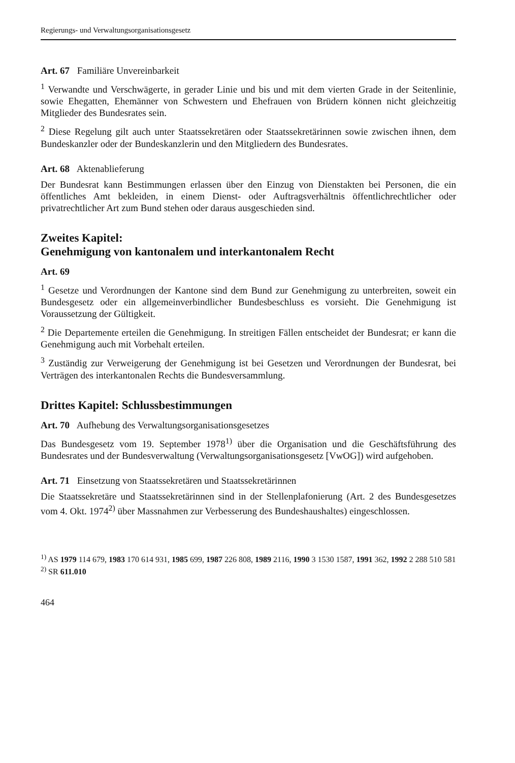Regierungs- und Verwaltungsorganisationsgesetz
Art. 67 Familiäre Unvereinbarkeit
<sup>1</sup> Verwandte und Verschwägerte, in gerader Linie und bis und mit dem vierten Grade in der Seitenlinie, sowie Ehegatten, Ehemänner von Schwestern und Ehefrauen von Brüdern können nicht gleichzeitig Mitglieder des Bundesrates sein.
<sup>2</sup> Diese Regelung gilt auch unter Staatssekretären oder Staatssekretärinnen sowie zwischen ihnen, dem Bundeskanzler oder der Bundeskanzlerin und den Mitgliedern des Bundesrates.
Art. 68 Aktenablieferung
Der Bundesrat kann Bestimmungen erlassen über den Einzug von Dienstakten bei Personen, die ein öffentliches Amt bekleiden, in einem Dienst- oder Auftragsverhältnis öffentlichrechtlicher oder privatrechtlicher Art zum Bund stehen oder daraus ausgeschieden sind.
Zweites Kapitel:
Genehmigung von kantonalem und interkantonalem Recht
Art. 69
<sup>1</sup> Gesetze und Verordnungen der Kantone sind dem Bund zur Genehmigung zu unterbreiten, soweit ein Bundesgesetz oder ein allgemeinverbindlicher Bundesbeschluss es vorsieht. Die Genehmigung ist Voraussetzung der Gültigkeit.
<sup>2</sup> Die Departemente erteilen die Genehmigung. In streitigen Fällen entscheidet der Bundesrat; er kann die Genehmigung auch mit Vorbehalt erteilen.
<sup>3</sup> Zuständig zur Verweigerung der Genehmigung ist bei Gesetzen und Verordnungen der Bundesrat, bei Verträgen des interkantonalen Rechts die Bundesversammlung.
Drittes Kapitel: Schlussbestimmungen
Art. 70 Aufhebung des Verwaltungsorganisationsgesetzes
Das Bundesgesetz vom 19. September 1978<sup>1)</sup> über die Organisation und die Geschäftsführung des Bundesrates und der Bundesverwaltung (Verwaltungsorganisationsgesetz [VwOG]) wird aufgehoben.
Art. 71 Einsetzung von Staatssekretären und Staatssekretärinnen
Die Staatssekretäre und Staatssekretärinnen sind in der Stellenplafonierung (Art. 2 des Bundesgesetzes vom 4. Okt. 1974<sup>2)</sup> über Massnahmen zur Verbesserung des Bundeshaushaltes) eingeschlossen.
<sup>1)</sup> AS 1979 114 679, 1983 170 614 931, 1985 699, 1987 226 808, 1989 2116, 1990 3 1530 1587, 1991 362, 1992 2 288 510 581
<sup>2)</sup> SR 611.010
464